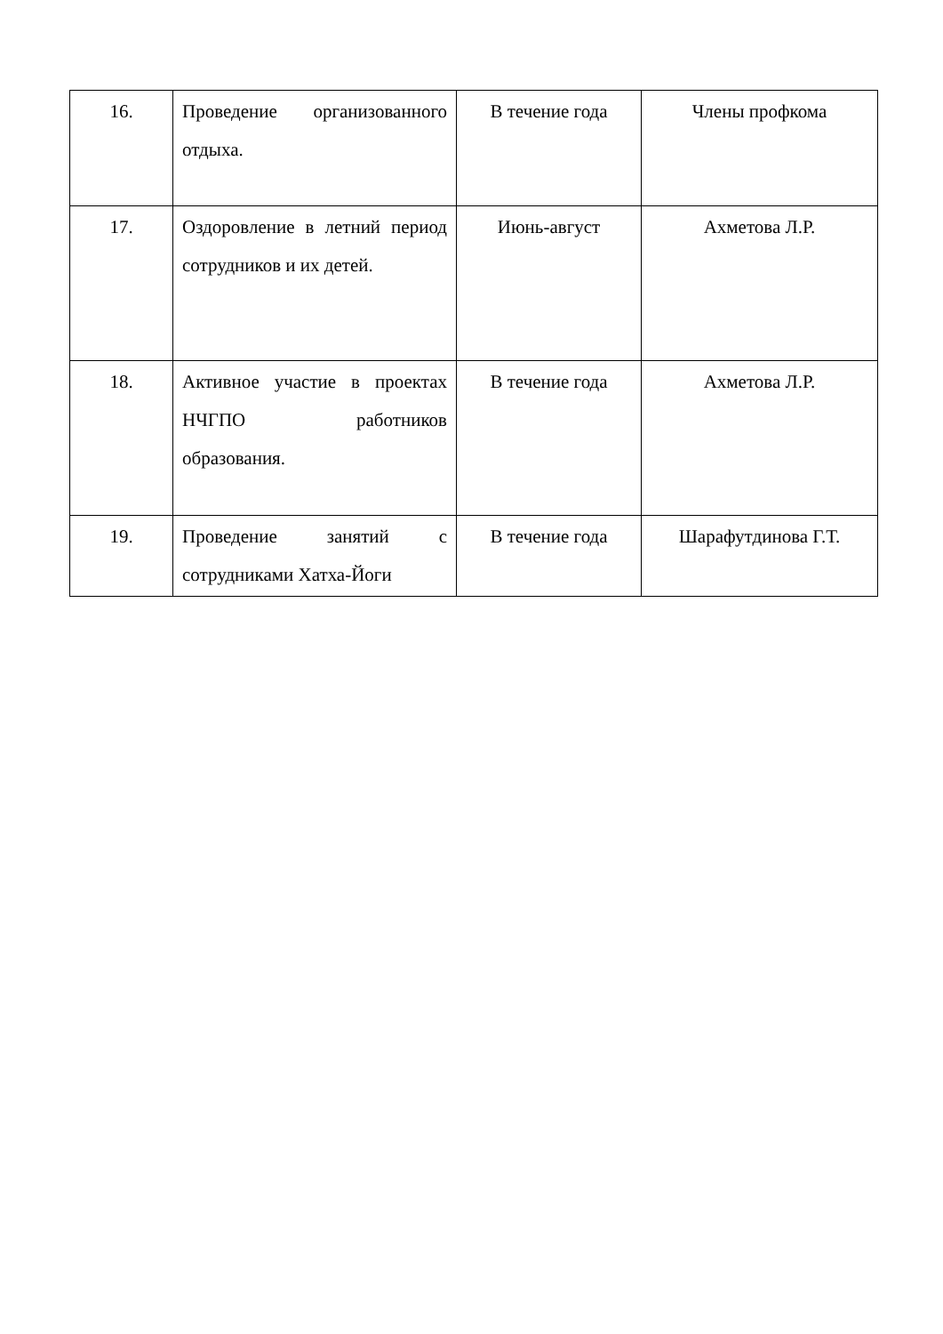| 16. | Проведение организованного отдыха. | В течение года | Члены профкома |
| 17. | Оздоровление в летний период сотрудников и их детей. | Июнь-август | Ахметова Л.Р. |
| 18. | Активное участие в проектах НЧГПО работников образования. | В течение года | Ахметова Л.Р. |
| 19. | Проведение занятий с сотрудниками Хатха-Йоги | В течение года | Шарафутдинова Г.Т. |